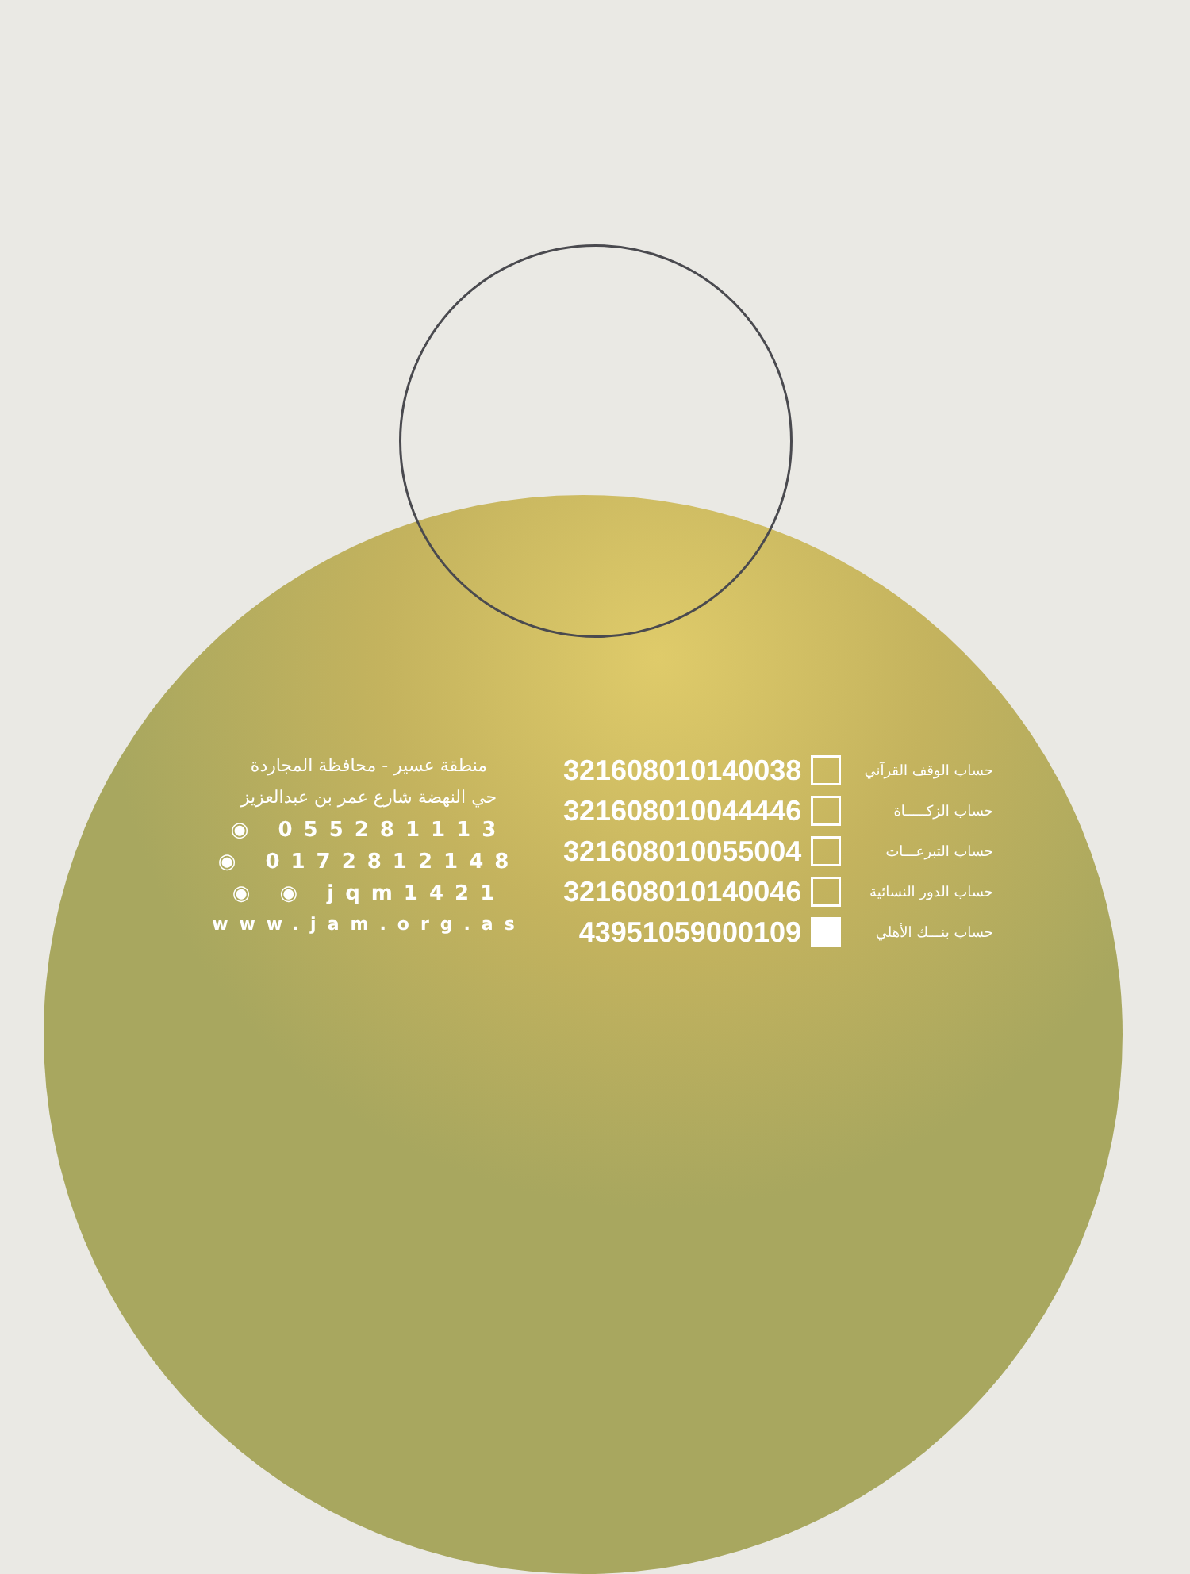منطقة عسير - محافظة المجاردة
حي النهضة شارع عمر بن عبدالعزيز
◉ 055281113
◉ 0172812148
◉ ◉ jqm1421
www.jam.org.as
321608010140038 حساب الوقف القرآني
321608010044446 حساب الزكـــــاة
321608010055004 حساب التبرعـــات
321608010140046 حساب الدور النسائية
43951059000109 حساب بنـــك الأهلي